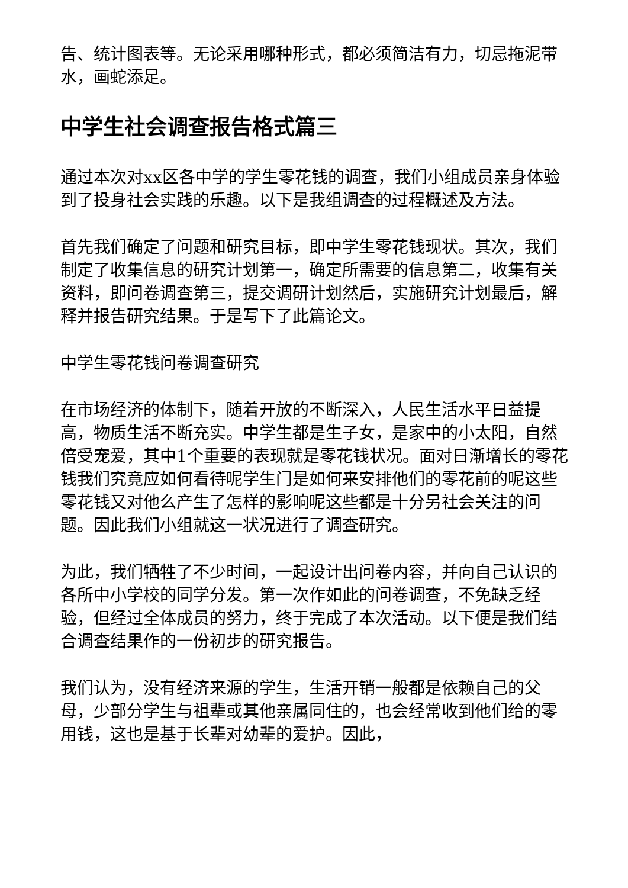告、统计图表等。无论采用哪种形式，都必须简洁有力，切忌拖泥带水，画蛇添足。
中学生社会调查报告格式篇三
通过本次对xx区各中学的学生零花钱的调查，我们小组成员亲身体验到了投身社会实践的乐趣。以下是我组调查的过程概述及方法。
首先我们确定了问题和研究目标，即中学生零花钱现状。其次，我们制定了收集信息的研究计划第一，确定所需要的信息第二，收集有关资料，即问卷调查第三，提交调研计划然后，实施研究计划最后，解释并报告研究结果。于是写下了此篇论文。
中学生零花钱问卷调查研究
在市场经济的体制下，随着开放的不断深入，人民生活水平日益提高，物质生活不断充实。中学生都是生子女，是家中的小太阳，自然倍受宠爱，其中1个重要的表现就是零花钱状况。面对日渐增长的零花钱我们究竟应如何看待呢学生门是如何来安排他们的零花前的呢这些零花钱又对他么产生了怎样的影响呢这些都是十分另社会关注的问题。因此我们小组就这一状况进行了调查研究。
为此，我们牺牲了不少时间，一起设计出问卷内容，并向自己认识的各所中小学校的同学分发。第一次作如此的问卷调查，不免缺乏经验，但经过全体成员的努力，终于完成了本次活动。以下便是我们结合调查结果作的一份初步的研究报告。
我们认为，没有经济来源的学生，生活开销一般都是依赖自己的父母，少部分学生与祖辈或其他亲属同住的，也会经常收到他们给的零用钱，这也是基于长辈对幼辈的爱护。因此，